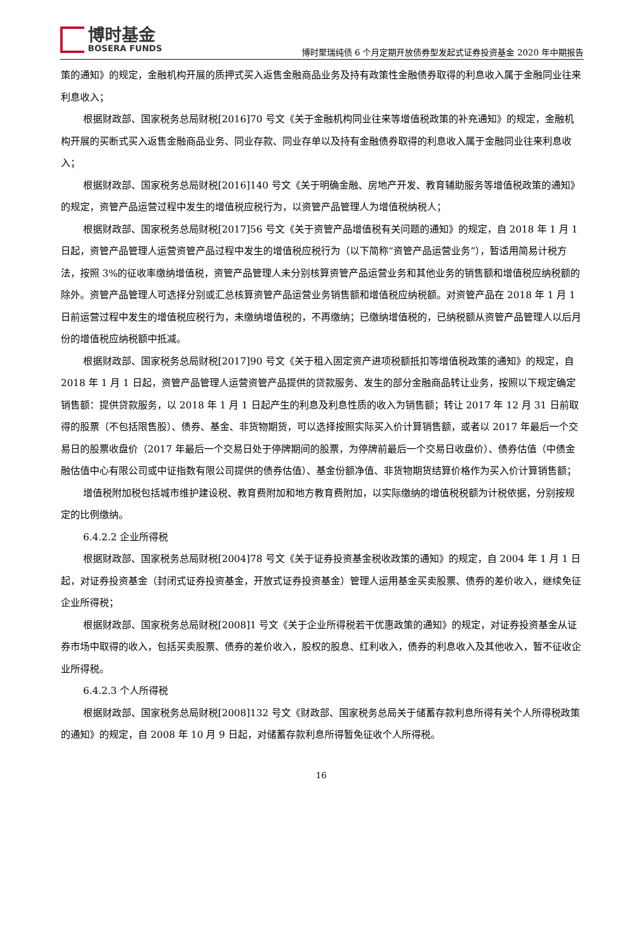博时基金
BOSERA FUNDS
博时聚瑞纯债 6 个月定期开放债券型发起式证券投资基金 2020 年中期报告
策的通知》的规定，金融机构开展的质押式买入返售金融商品业务及持有政策性金融债券取得的利息收入属于金融同业往来利息收入；
根据财政部、国家税务总局财税[2016]70 号文《关于金融机构同业往来等增值税政策的补充通知》的规定，金融机构开展的买断式买入返售金融商品业务、同业存款、同业存单以及持有金融债券取得的利息收入属于金融同业往来利息收入；
根据财政部、国家税务总局财税[2016]140 号文《关于明确金融、房地产开发、教育辅助服务等增值税政策的通知》的规定，资管产品运营过程中发生的增值税应税行为，以资管产品管理人为增值税纳税人；
根据财政部、国家税务总局财税[2017]56 号文《关于资管产品增值税有关问题的通知》的规定，自 2018 年 1 月 1 日起，资管产品管理人运营资管产品过程中发生的增值税应税行为（以下简称“资管产品运营业务”），暂适用简易计税方法，按照 3%的征收率缴纳增值税，资管产品管理人未分别核算资管产品运营业务和其他业务的销售额和增值税应纳税额的除外。资管产品管理人可选择分别或汇总核算资管产品运营业务销售额和增值税应纳税额。对资管产品在 2018 年 1 月 1 日前运营过程中发生的增值税应税行为，未缴纳增值税的，不再缴纳；已缴纳增值税的，已纳税额从资管产品管理人以后月份的增值税应纳税额中抵减。
根据财政部、国家税务总局财税[2017]90 号文《关于租入固定资产进项税额抵扣等增值税政策的通知》的规定，自 2018 年 1 月 1 日起，资管产品管理人运营资管产品提供的贷款服务、发生的部分金融商品转让业务，按照以下规定确定销售额：提供贷款服务，以 2018 年 1 月 1 日起产生的利息及利息性质的收入为销售额；转让 2017 年 12 月 31 日前取得的股票（不包括限售股）、债券、基金、非货物期货，可以选择按照实际买入价计算销售额，或者以 2017 年最后一个交易日的股票收盘价（2017 年最后一个交易日处于停牌期间的股票，为停牌前最后一个交易日收盘价）、债券估值（中债金融估值中心有限公司或中证指数有限公司提供的债券估值）、基金份额净值、非货物期货结算价格作为买入价计算销售额；
增值税附加税包括城市维护建设税、教育费附加和地方教育费附加，以实际缴纳的增值税税额为计税依据，分别按规定的比例缴纳。
6.4.2.2 企业所得税
根据财政部、国家税务总局财税[2004]78 号文《关于证券投资基金税收政策的通知》的规定，自 2004 年 1 月 1 日起，对证券投资基金（封闭式证券投资基金，开放式证券投资基金）管理人运用基金买卖股票、债券的差价收入，继续免征企业所得税；
根据财政部、国家税务总局财税[2008]1 号文《关于企业所得税若干优惠政策的通知》的规定，对证券投资基金从证券市场中取得的收入，包括买卖股票、债券的差价收入，股权的股息、红利收入，债券的利息收入及其他收入，暂不征收企业所得税。
6.4.2.3 个人所得税
根据财政部、国家税务总局财税[2008]132 号文《财政部、国家税务总局关于储蓄存款利息所得有关个人所得税政策的通知》的规定，自 2008 年 10 月 9 日起，对储蓄存款利息所得暂免征收个人所得税。
16